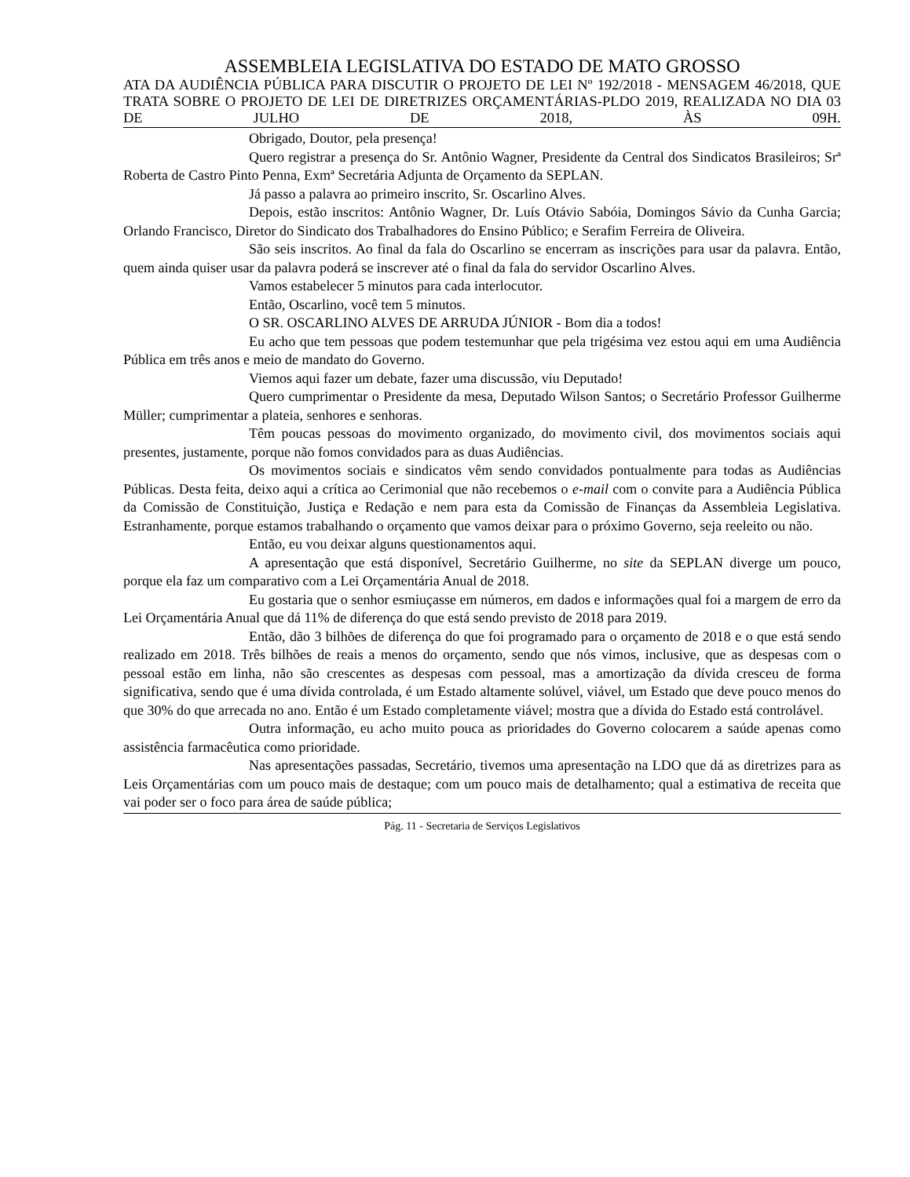ASSEMBLEIA LEGISLATIVA DO ESTADO DE MATO GROSSO
ATA DA AUDIÊNCIA PÚBLICA PARA DISCUTIR O PROJETO DE LEI Nº 192/2018 - MENSAGEM 46/2018, QUE TRATA SOBRE O PROJETO DE LEI DE DIRETRIZES ORÇAMENTÁRIAS-PLDO 2019, REALIZADA NO DIA 03 DE JULHO DE 2018, ÀS 09H.
Obrigado, Doutor, pela presença!
Quero registrar a presença do Sr. Antônio Wagner, Presidente da Central dos Sindicatos Brasileiros; Srª Roberta de Castro Pinto Penna, Exmª Secretária Adjunta de Orçamento da SEPLAN.
Já passo a palavra ao primeiro inscrito, Sr. Oscarlino Alves.
Depois, estão inscritos: Antônio Wagner, Dr. Luís Otávio Sabóia, Domingos Sávio da Cunha Garcia; Orlando Francisco, Diretor do Sindicato dos Trabalhadores do Ensino Público; e Serafim Ferreira de Oliveira.
São seis inscritos. Ao final da fala do Oscarlino se encerram as inscrições para usar da palavra. Então, quem ainda quiser usar da palavra poderá se inscrever até o final da fala do servidor Oscarlino Alves.
Vamos estabelecer 5 minutos para cada interlocutor.
Então, Oscarlino, você tem 5 minutos.
O SR. OSCARLINO ALVES DE ARRUDA JÚNIOR - Bom dia a todos!
Eu acho que tem pessoas que podem testemunhar que pela trigésima vez estou aqui em uma Audiência Pública em três anos e meio de mandato do Governo.
Viemos aqui fazer um debate, fazer uma discussão, viu Deputado!
Quero cumprimentar o Presidente da mesa, Deputado Wilson Santos; o Secretário Professor Guilherme Müller; cumprimentar a plateia, senhores e senhoras.
Têm poucas pessoas do movimento organizado, do movimento civil, dos movimentos sociais aqui presentes, justamente, porque não fomos convidados para as duas Audiências.
Os movimentos sociais e sindicatos vêm sendo convidados pontualmente para todas as Audiências Públicas. Desta feita, deixo aqui a crítica ao Cerimonial que não recebemos o e-mail com o convite para a Audiência Pública da Comissão de Constituição, Justiça e Redação e nem para esta da Comissão de Finanças da Assembleia Legislativa. Estranhamente, porque estamos trabalhando o orçamento que vamos deixar para o próximo Governo, seja reeleito ou não.
Então, eu vou deixar alguns questionamentos aqui.
A apresentação que está disponível, Secretário Guilherme, no site da SEPLAN diverge um pouco, porque ela faz um comparativo com a Lei Orçamentária Anual de 2018.
Eu gostaria que o senhor esmiuçasse em números, em dados e informações qual foi a margem de erro da Lei Orçamentária Anual que dá 11% de diferença do que está sendo previsto de 2018 para 2019.
Então, dão 3 bilhões de diferença do que foi programado para o orçamento de 2018 e o que está sendo realizado em 2018. Três bilhões de reais a menos do orçamento, sendo que nós vimos, inclusive, que as despesas com o pessoal estão em linha, não são crescentes as despesas com pessoal, mas a amortização da dívida cresceu de forma significativa, sendo que é uma dívida controlada, é um Estado altamente solúvel, viável, um Estado que deve pouco menos do que 30% do que arrecada no ano. Então é um Estado completamente viável; mostra que a dívida do Estado está controlável.
Outra informação, eu acho muito pouca as prioridades do Governo colocarem a saúde apenas como assistência farmacêutica como prioridade.
Nas apresentações passadas, Secretário, tivemos uma apresentação na LDO que dá as diretrizes para as Leis Orçamentárias com um pouco mais de destaque; com um pouco mais de detalhamento; qual a estimativa de receita que vai poder ser o foco para área de saúde pública;
Pág. 11 - Secretaria de Serviços Legislativos